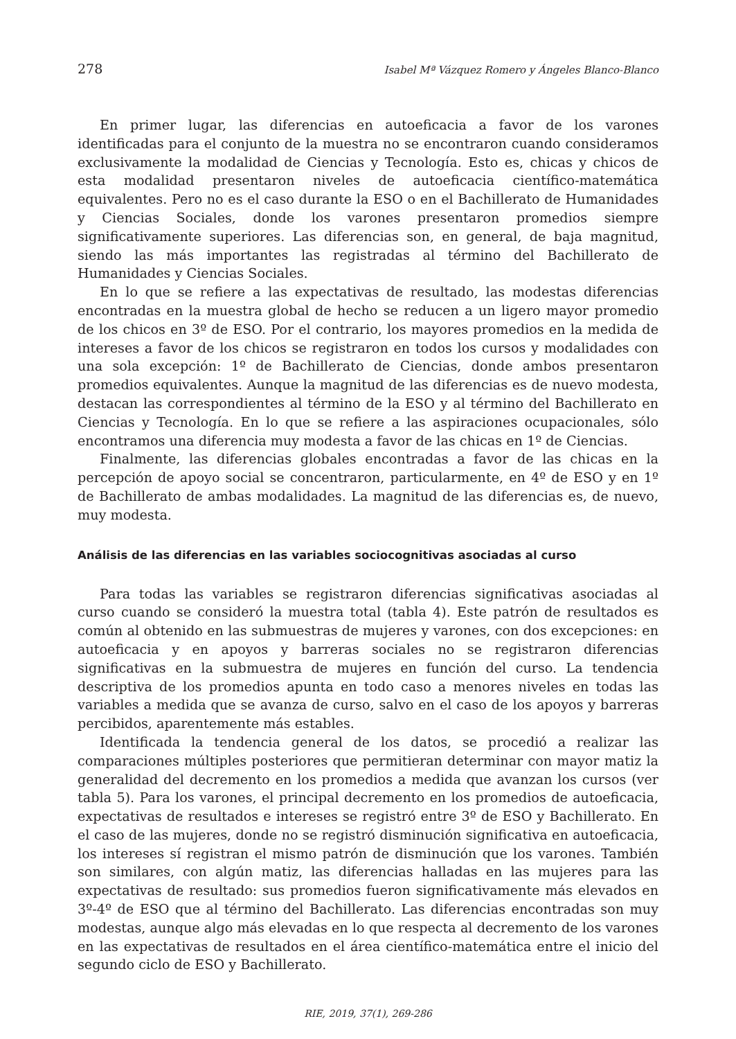278 Isabel Mª Vázquez Romero y Ángeles Blanco-Blanco
En primer lugar, las diferencias en autoeficacia a favor de los varones identificadas para el conjunto de la muestra no se encontraron cuando consideramos exclusivamente la modalidad de Ciencias y Tecnología. Esto es, chicas y chicos de esta modalidad presentaron niveles de autoeficacia científico-matemática equivalentes. Pero no es el caso durante la ESO o en el Bachillerato de Humanidades y Ciencias Sociales, donde los varones presentaron promedios siempre significativamente superiores. Las diferencias son, en general, de baja magnitud, siendo las más importantes las registradas al término del Bachillerato de Humanidades y Ciencias Sociales.
En lo que se refiere a las expectativas de resultado, las modestas diferencias encontradas en la muestra global de hecho se reducen a un ligero mayor promedio de los chicos en 3º de ESO. Por el contrario, los mayores promedios en la medida de intereses a favor de los chicos se registraron en todos los cursos y modalidades con una sola excepción: 1º de Bachillerato de Ciencias, donde ambos presentaron promedios equivalentes. Aunque la magnitud de las diferencias es de nuevo modesta, destacan las correspondientes al término de la ESO y al término del Bachillerato en Ciencias y Tecnología. En lo que se refiere a las aspiraciones ocupacionales, sólo encontramos una diferencia muy modesta a favor de las chicas en 1º de Ciencias.
Finalmente, las diferencias globales encontradas a favor de las chicas en la percepción de apoyo social se concentraron, particularmente, en 4º de ESO y en 1º de Bachillerato de ambas modalidades. La magnitud de las diferencias es, de nuevo, muy modesta.
Análisis de las diferencias en las variables sociocognitivas asociadas al curso
Para todas las variables se registraron diferencias significativas asociadas al curso cuando se consideró la muestra total (tabla 4). Este patrón de resultados es común al obtenido en las submuestras de mujeres y varones, con dos excepciones: en autoeficacia y en apoyos y barreras sociales no se registraron diferencias significativas en la submuestra de mujeres en función del curso. La tendencia descriptiva de los promedios apunta en todo caso a menores niveles en todas las variables a medida que se avanza de curso, salvo en el caso de los apoyos y barreras percibidos, aparentemente más estables.
Identificada la tendencia general de los datos, se procedió a realizar las comparaciones múltiples posteriores que permitieran determinar con mayor matiz la generalidad del decremento en los promedios a medida que avanzan los cursos (ver tabla 5). Para los varones, el principal decremento en los promedios de autoeficacia, expectativas de resultados e intereses se registró entre 3º de ESO y Bachillerato. En el caso de las mujeres, donde no se registró disminución significativa en autoeficacia, los intereses sí registran el mismo patrón de disminución que los varones. También son similares, con algún matiz, las diferencias halladas en las mujeres para las expectativas de resultado: sus promedios fueron significativamente más elevados en 3º-4º de ESO que al término del Bachillerato. Las diferencias encontradas son muy modestas, aunque algo más elevadas en lo que respecta al decremento de los varones en las expectativas de resultados en el área científico-matemática entre el inicio del segundo ciclo de ESO y Bachillerato.
RIE, 2019, 37(1), 269-286